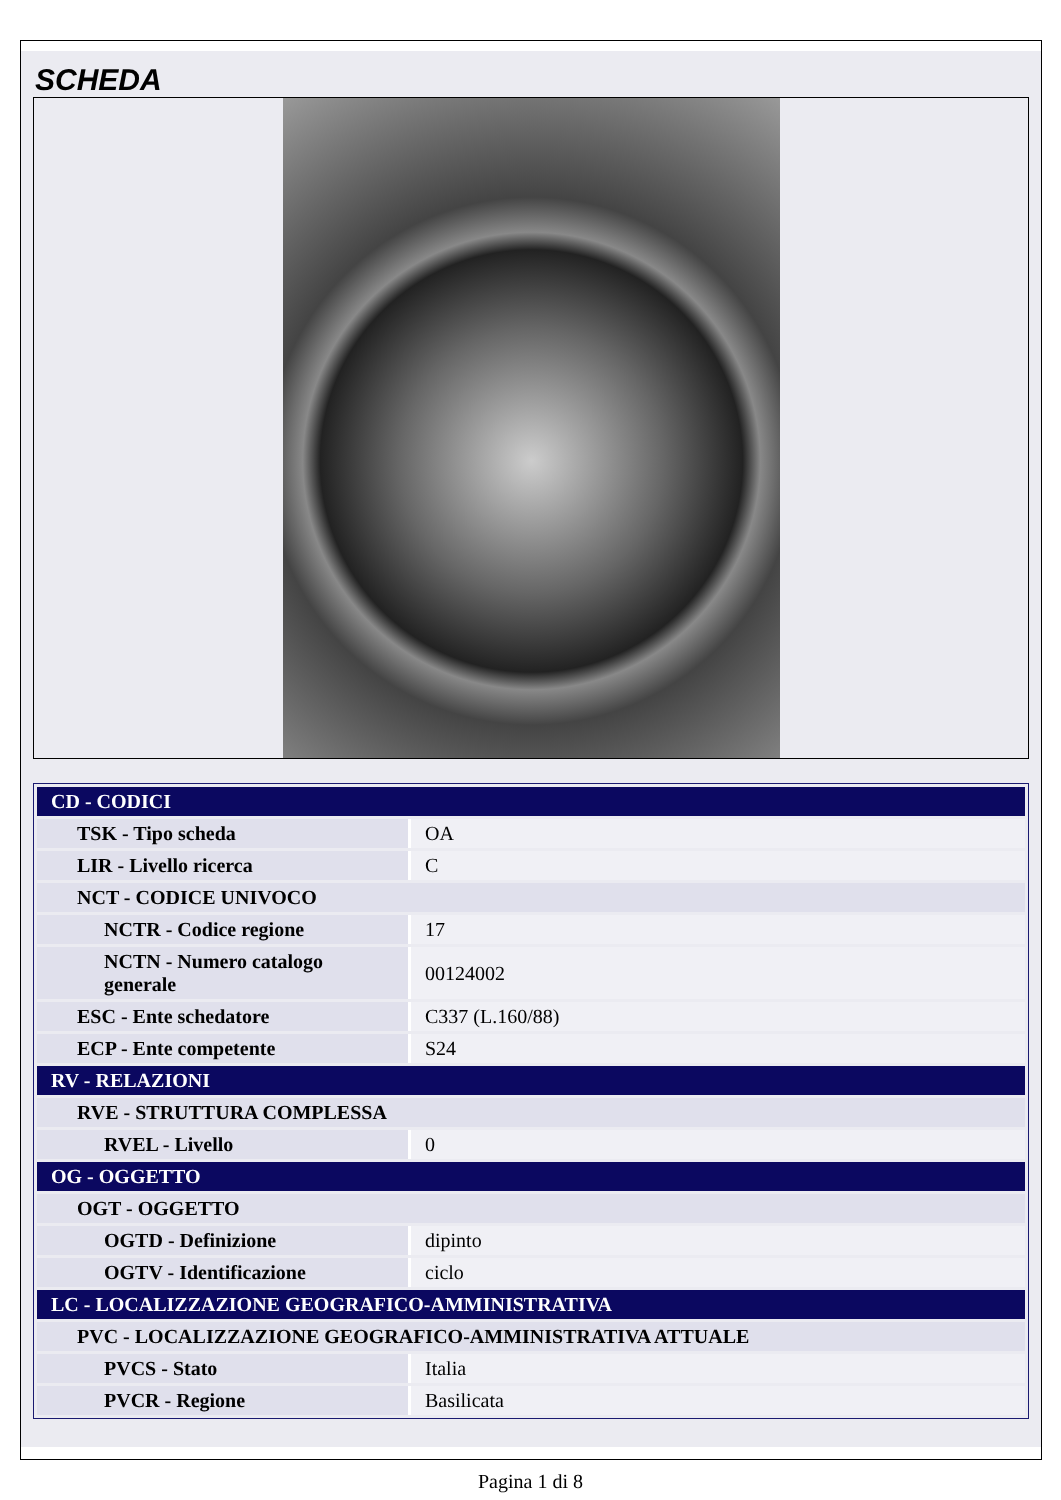SCHEDA
| CD - CODICI | |
| TSK - Tipo scheda | OA |
| LIR - Livello ricerca | C |
| NCT - CODICE UNIVOCO | |
| NCTR - Codice regione | 17 |
| NCTN - Numero catalogo generale | 00124002 |
| ESC - Ente schedatore | C337 (L.160/88) |
| ECP - Ente competente | S24 |
| RV - RELAZIONI | |
| RVE - STRUTTURA COMPLESSA | |
| RVEL - Livello | 0 |
| OG - OGGETTO | |
| OGT - OGGETTO | |
| OGTD - Definizione | dipinto |
| OGTV - Identificazione | ciclo |
| LC - LOCALIZZAZIONE GEOGRAFICO-AMMINISTRATIVA | |
| PVC - LOCALIZZAZIONE GEOGRAFICO-AMMINISTRATIVA ATTUALE | |
| PVCS - Stato | Italia |
| PVCR - Regione | Basilicata |
Pagina 1 di 8